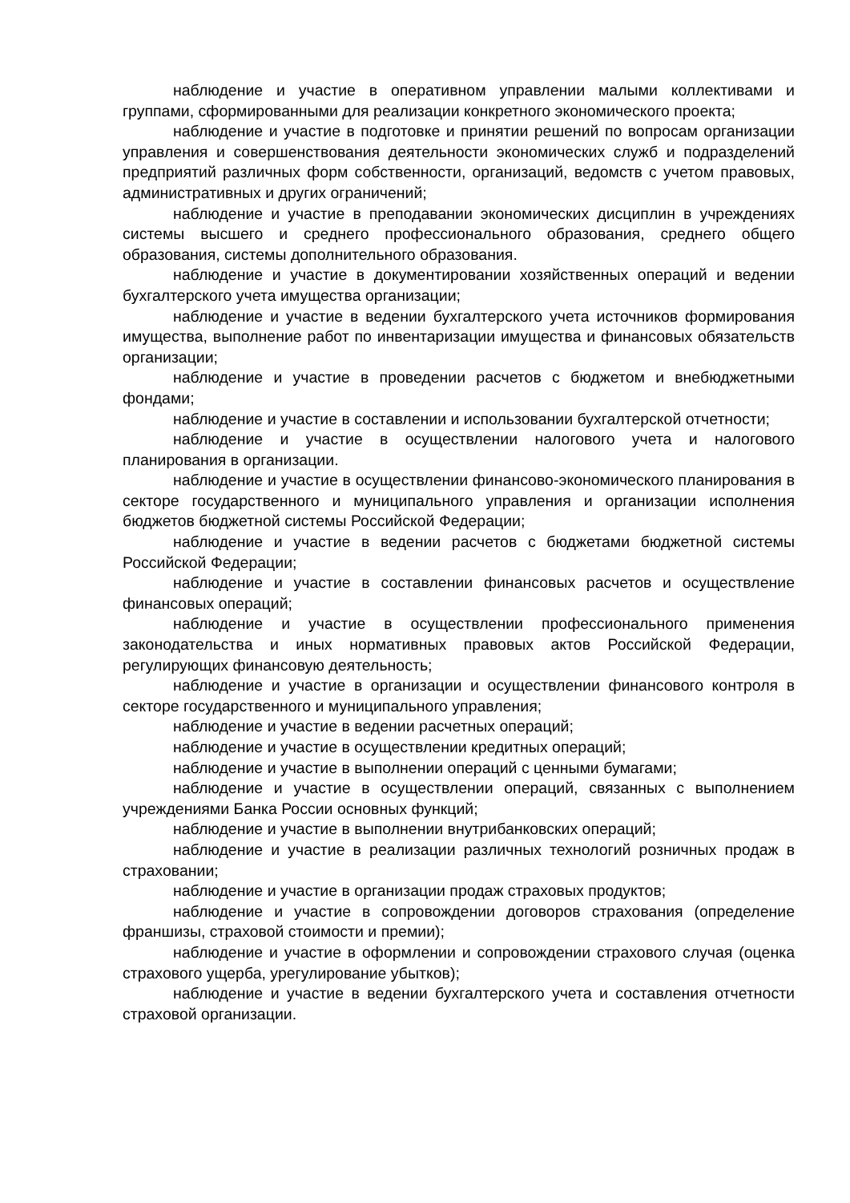наблюдение и участие в оперативном управлении малыми коллективами и группами, сформированными для реализации конкретного экономического проекта;
наблюдение и участие в подготовке и принятии решений по вопросам организации управления и совершенствования деятельности экономических служб и подразделений предприятий различных форм собственности, организаций, ведомств с учетом правовых, административных и других ограничений;
наблюдение и участие в преподавании экономических дисциплин в учреждениях системы высшего и среднего профессионального образования, среднего общего образования, системы дополнительного образования.
наблюдение и участие в документировании хозяйственных операций и ведении бухгалтерского учета имущества организации;
наблюдение и участие в ведении бухгалтерского учета источников формирования имущества, выполнение работ по инвентаризации имущества и финансовых обязательств организации;
наблюдение и участие в проведении расчетов с бюджетом и внебюджетными фондами;
наблюдение и участие в составлении и использовании бухгалтерской отчетности;
наблюдение и участие в осуществлении налогового учета и налогового планирования в организации.
наблюдение и участие в осуществлении финансово-экономического планирования в секторе государственного и муниципального управления и организации исполнения бюджетов бюджетной системы Российской Федерации;
наблюдение и участие в ведении расчетов с бюджетами бюджетной системы Российской Федерации;
наблюдение и участие в составлении финансовых расчетов и осуществление финансовых операций;
наблюдение и участие в осуществлении профессионального применения законодательства и иных нормативных правовых актов Российской Федерации, регулирующих финансовую деятельность;
наблюдение и участие в организации и осуществлении финансового контроля в секторе государственного и муниципального управления;
наблюдение и участие в ведении расчетных операций;
наблюдение и участие в осуществлении кредитных операций;
наблюдение и участие в выполнении операций с ценными бумагами;
наблюдение и участие в осуществлении операций, связанных с выполнением учреждениями Банка России основных функций;
наблюдение и участие в выполнении внутрибанковских операций;
наблюдение и участие в реализации различных технологий розничных продаж в страховании;
наблюдение и участие в организации продаж страховых продуктов;
наблюдение и участие в сопровождении договоров страхования (определение франшизы, страховой стоимости и премии);
наблюдение и участие в оформлении и сопровождении страхового случая (оценка страхового ущерба, урегулирование убытков);
наблюдение и участие в ведении бухгалтерского учета и составления отчетности страховой организации.